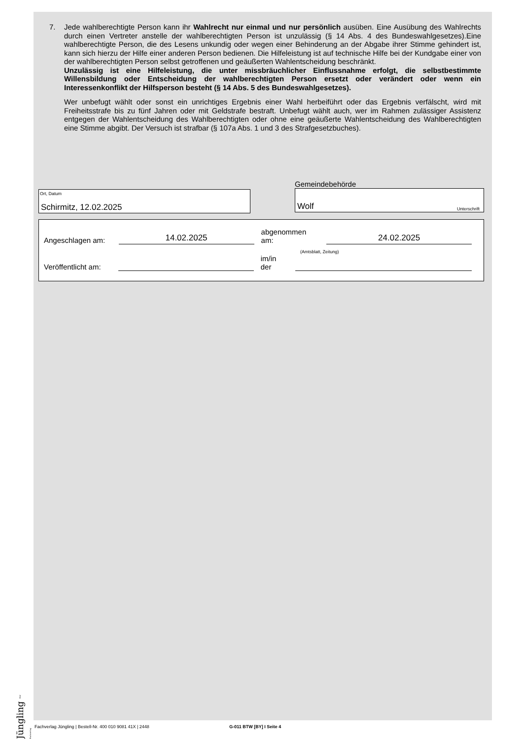7. Jede wahlberechtigte Person kann ihr Wahlrecht nur einmal und nur persönlich ausüben. Eine Ausübung des Wahlrechts durch einen Vertreter anstelle der wahlberechtigten Person ist unzulässig (§ 14 Abs. 4 des Bundeswahlgesetzes).Eine wahlberechtigte Person, die des Lesens unkundig oder wegen einer Behinderung an der Abgabe ihrer Stimme gehindert ist, kann sich hierzu der Hilfe einer anderen Person bedienen. Die Hilfeleistung ist auf technische Hilfe bei der Kundgabe einer von der wahlberechtigten Person selbst getroffenen und geäußerten Wahlentscheidung beschränkt.
Unzulässig ist eine Hilfeleistung, die unter missbräuchlicher Einflussnahme erfolgt, die selbstbestimmte Willensbildung oder Entscheidung der wahlberechtigten Person ersetzt oder verändert oder wenn ein Interessenkonflikt der Hilfsperson besteht (§ 14 Abs. 5 des Bundeswahlgesetzes).
Wer unbefugt wählt oder sonst ein unrichtiges Ergebnis einer Wahl herbeiführt oder das Ergebnis verfälscht, wird mit Freiheitsstrafe bis zu fünf Jahren oder mit Geldstrafe bestraft. Unbefugt wählt auch, wer im Rahmen zulässiger Assistenz entgegen der Wahlentscheidung des Wahlberechtigten oder ohne eine geäußerte Wahlentscheidung des Wahlberechtigten eine Stimme abgibt. Der Versuch ist strafbar (§ 107a Abs. 1 und 3 des Strafgesetzbuches).
Ort, Datum
Schirmitz, 12.02.2025
Gemeindebehörde
Wolf Unterschrift
Angeschlagen am:
14.02.2025
abgenommen am:
24.02.2025
(Amtsblatt, Zeitung)
Veröffentlicht am:
im/in der
Jüngling Der Fachverlag
Fachverlag Jüngling | Bestell-Nr. 400 010 9081 41X | 2448 G-011 BTW [BY] I Seite 4